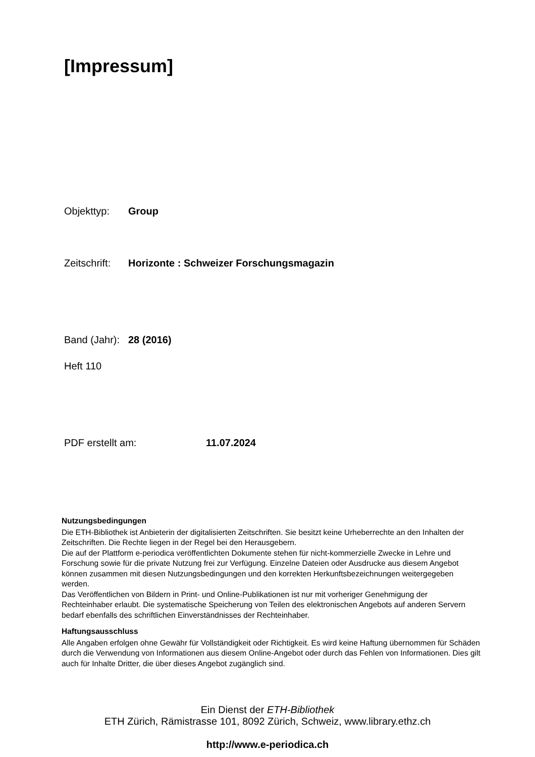[Impressum]
Objekttyp: Group
Zeitschrift: Horizonte : Schweizer Forschungsmagazin
Band (Jahr): 28 (2016)
Heft 110
PDF erstellt am: 11.07.2024
Nutzungsbedingungen
Die ETH-Bibliothek ist Anbieterin der digitalisierten Zeitschriften. Sie besitzt keine Urheberrechte an den Inhalten der Zeitschriften. Die Rechte liegen in der Regel bei den Herausgebern.
Die auf der Plattform e-periodica veröffentlichten Dokumente stehen für nicht-kommerzielle Zwecke in Lehre und Forschung sowie für die private Nutzung frei zur Verfügung. Einzelne Dateien oder Ausdrucke aus diesem Angebot können zusammen mit diesen Nutzungsbedingungen und den korrekten Herkunftsbezeichnungen weitergegeben werden.
Das Veröffentlichen von Bildern in Print- und Online-Publikationen ist nur mit vorheriger Genehmigung der Rechteinhaber erlaubt. Die systematische Speicherung von Teilen des elektronischen Angebots auf anderen Servern bedarf ebenfalls des schriftlichen Einverständnisses der Rechteinhaber.
Haftungsausschluss
Alle Angaben erfolgen ohne Gewähr für Vollständigkeit oder Richtigkeit. Es wird keine Haftung übernommen für Schäden durch die Verwendung von Informationen aus diesem Online-Angebot oder durch das Fehlen von Informationen. Dies gilt auch für Inhalte Dritter, die über dieses Angebot zugänglich sind.
Ein Dienst der ETH-Bibliothek
ETH Zürich, Rämistrasse 101, 8092 Zürich, Schweiz, www.library.ethz.ch
http://www.e-periodica.ch